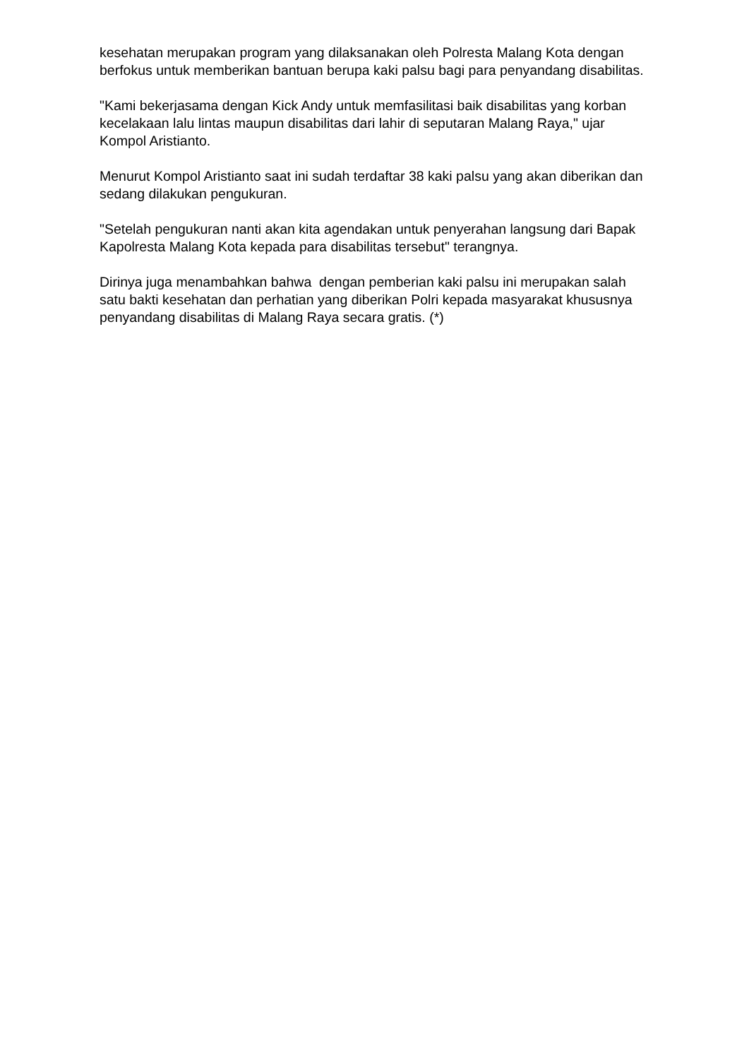kesehatan merupakan program yang dilaksanakan oleh Polresta Malang Kota dengan berfokus untuk memberikan bantuan berupa kaki palsu bagi para penyandang disabilitas.
"Kami bekerjasama dengan Kick Andy untuk memfasilitasi baik disabilitas yang korban kecelakaan lalu lintas maupun disabilitas dari lahir di seputaran Malang Raya," ujar Kompol Aristianto.
Menurut Kompol Aristianto saat ini sudah terdaftar 38 kaki palsu yang akan diberikan dan sedang dilakukan pengukuran.
"Setelah pengukuran nanti akan kita agendakan untuk penyerahan langsung dari Bapak Kapolresta Malang Kota kepada para disabilitas tersebut" terangnya.
Dirinya juga menambahkan bahwa dengan pemberian kaki palsu ini merupakan salah satu bakti kesehatan dan perhatian yang diberikan Polri kepada masyarakat khususnya penyandang disabilitas di Malang Raya secara gratis. (*)